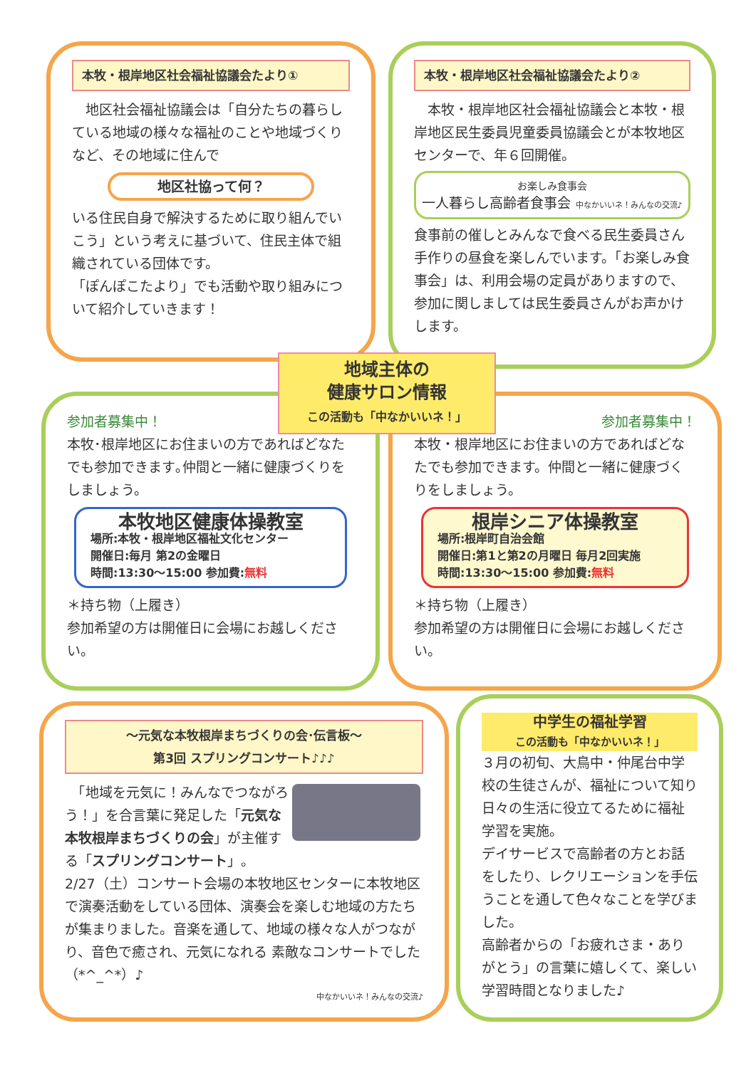本牧・根岸地区社会福祉協議会たより①
　地区社会福祉協議会は「自分たちの暮らしている地域の様々な福祉のことや地域づくりなど、その地域に住んで
地区社協って何？
いる住民自身で解決するために取り組んでいこう」という考えに基づいて、住民主体で組織されている団体です。
「ぽんぽこたより」でも活動や取り組みについて紹介していきます！
本牧・根岸地区社会福祉協議会たより②
　本牧・根岸地区社会福祉協議会と本牧・根岸地区民生委員児童委員協議会とが本牧地区センターで、年６回開催。
お楽しみ食事会
一人暮らし高齢者食事会 中なかいいネ！みんなの交流♪
食事前の催しとみんなで食べる民生委員さん手作りの昼食を楽しんでいます。「お楽しみ食事会」は、利用会場の定員がありますので、参加に関しましては民生委員さんがお声かけします。
参加者募集中！
本牧･根岸地区にお住まいの方であればどなたでも参加できます｡仲間と一緒に健康づくりをしましょう。
本牧地区健康体操教室
場所:本牧・根岸地区福祉文化センター
開催日:毎月 第2の金曜日
時間:13:30～15:00 参加費:無料
＊持ち物（上履き）
参加希望の方は開催日に会場にお越しください。
参加者募集中！
本牧・根岸地区にお住まいの方であればどなたでも参加できます。仲間と一緒に健康づくりをしましょう。
根岸シニア体操教室
場所:根岸町自治会館
開催日:第1と第2の月曜日 毎月2回実施
時間:13:30～15:00 参加費:無料
＊持ち物（上履き）
参加希望の方は開催日に会場にお越しください。
地域主体の
健康サロン情報
この活動も「中なかいいネ！」
～元気な本牧根岸まちづくりの会･伝言板～
第3回 スプリングコンサート♪♪♪
　「地域を元気に！みんなでつながろう！」を合言葉に発足した「元気な本牧根岸まちづくりの会」が主催する「スプリングコンサート」。
2/27（土）コンサート会場の本牧地区センターに本牧地区で演奏活動をしている団体、演奏会を楽しむ地域の方たちが集まりました。音楽を通して、地域の様々な人がつながり、音色で癒され、元気になれる 素敵なコンサートでした（*^_^*）♪
中なかいいネ！みんなの交流♪
中学生の福祉学習
この活動も「中なかいいネ！」
３月の初旬、大鳥中・仲尾台中学校の生徒さんが、福祉について知り日々の生活に役立てるために福祉学習を実施。
デイサービスで高齢者の方とお話をしたり、レクリエーションを手伝うことを通して色々なことを学びました。
高齢者からの「お疲れさま・ありがとう」の言葉に嬉しくて、楽しい学習時間となりました♪